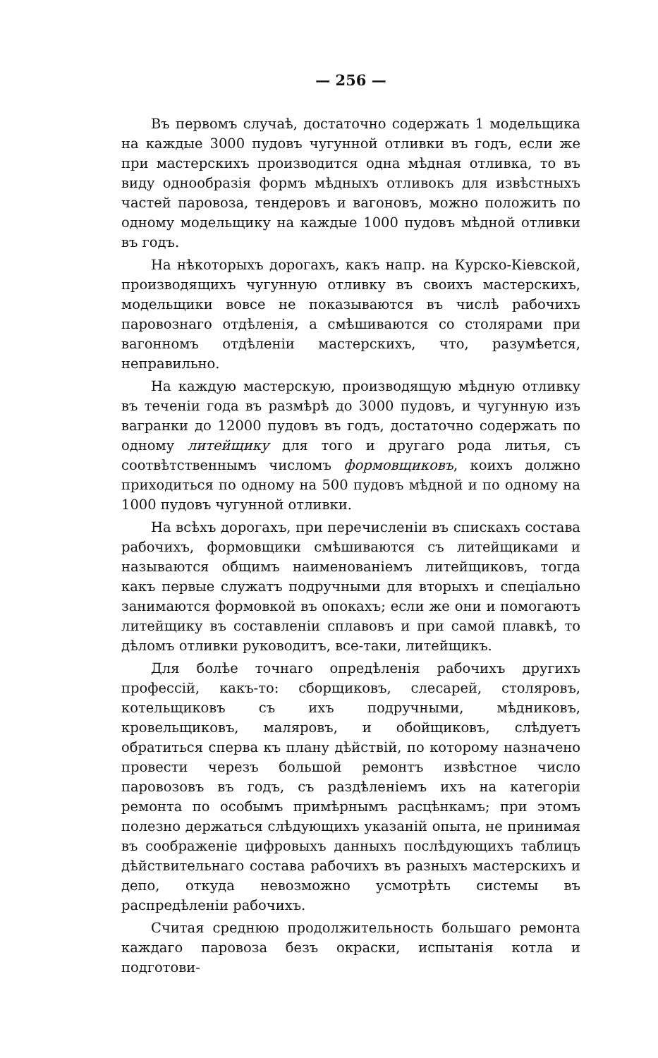— 256 —
Въ первомъ случаѣ, достаточно содержать 1 модельщика на каждые 3000 пудовъ чугунной отливки въ годъ, если же при мастерскихъ производится одна мѣдная отливка, то въ виду однообразія формъ мѣдныхъ отливокъ для извѣстныхъ частей паровоза, тендеровъ и вагоновъ, можно положить по одному модельщику на каждые 1000 пудовъ мѣдной отливки въ годъ.
На нѣкоторыхъ дорогахъ, какъ напр. на Курско-Кіевской, производящихъ чугунную отливку въ своихъ мастерскихъ, модельщики вовсе не показываются въ числѣ рабочихъ паровознаго отдѣленія, а смѣшиваются со столярами при вагонномъ отдѣленіи мастерскихъ, что, разумѣется, неправильно.
На каждую мастерскую, производящую мѣдную отливку въ теченіи года въ размѣрѣ до 3000 пудовъ, и чугунную изъ вагранки до 12000 пудовъ въ годъ, достаточно содержать по одному литейщику для того и другаго рода литья, съ соотвѣтственнымъ числомъ формовщиковъ, коихъ должно приходиться по одному на 500 пудовъ мѣдной и по одному на 1000 пудовъ чугунной отливки.
На всѣхъ дорогахъ, при перечисленіи въ спискахъ состава рабочихъ, формовщики смѣшиваются съ литейщиками и называются общимъ наименованіемъ литейщиковъ, тогда какъ первые служатъ подручными для вторыхъ и спеціально занимаются формовкой въ опокахъ; если же они и помогаютъ литейщику въ составленіи сплавовъ и при самой плавкѣ, то дѣломъ отливки руководитъ, все-таки, литейщикъ.
Для болѣе точнаго опредѣленія рабочихъ другихъ профессій, какъ-то: сборщиковъ, слесарей, столяровъ, котельщиковъ съ ихъ подручными, мѣдниковъ, кровельщиковъ, маляровъ, и обойщиковъ, слѣдуетъ обратиться сперва къ плану дѣйствій, по которому назначено провести черезъ большой ремонтъ извѣстное число паровозовъ въ годъ, съ раздѣленіемъ ихъ на категоріи ремонта по особымъ примѣрнымъ расцѣнкамъ; при этомъ полезно держаться слѣдующихъ указаній опыта, не принимая въ соображеніе цифровыхъ данныхъ послѣдующихъ таблицъ дѣйствительнаго состава рабочихъ въ разныхъ мастерскихъ и депо, откуда невозможно усмотрѣть системы въ распредѣленіи рабочихъ.
Считая среднюю продолжительность большаго ремонта каждаго паровоза безъ окраски, испытанія котла и подготови-